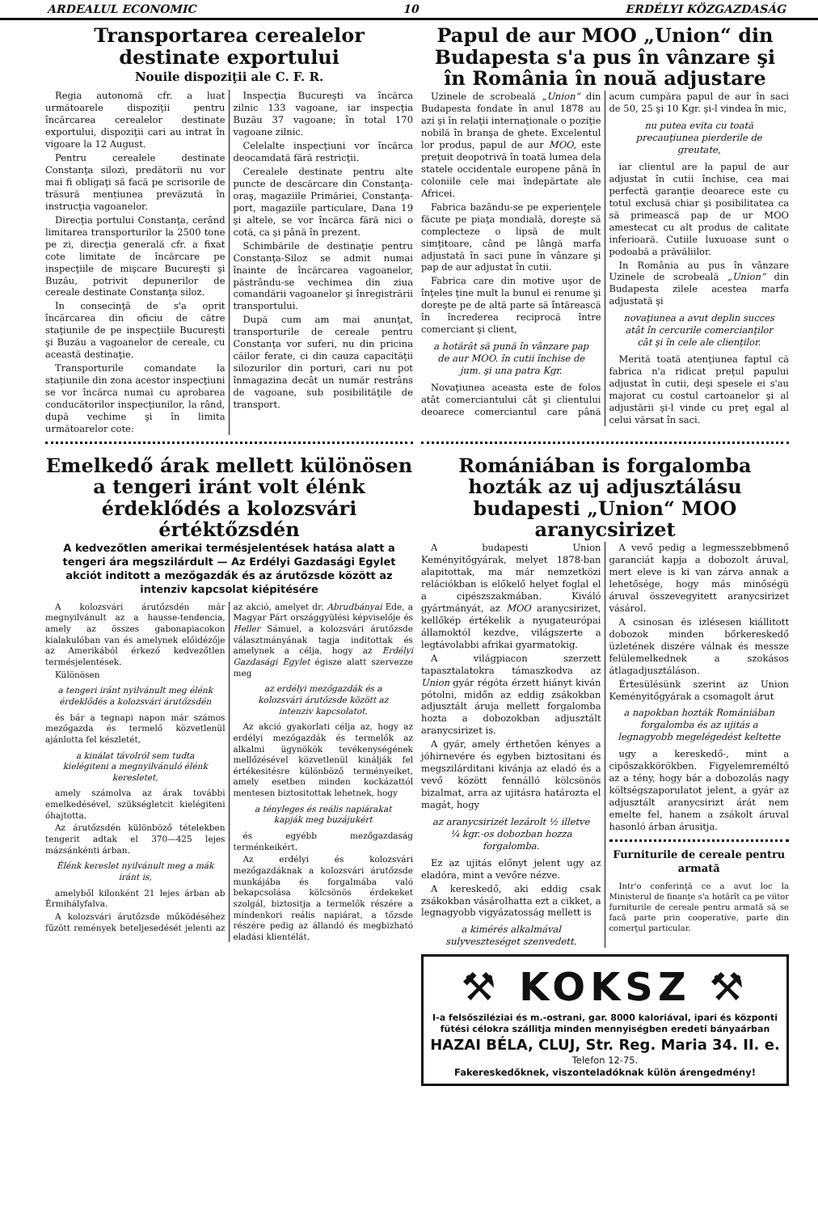ARDEALUL ECONOMIC 10 ERDÉLYI KÖZGAZDASÁG
Transportarea cerealelor destinate exportului
Nouile dispoziţii ale C. F. R.
Regia autonomă cfr. a luat următoarele dispoziţii pentru încărcarea cerealelor destinate exportului, dispoziţii cari au intrat în vigoare la 12 August.
Pentru cerealele destinate Constanţa silozi, predătorii nu vor mai fi obligaţi să facă pe scrisorile de trăsură mențiunea prevăzută în instrucţia vagoanelor.
Direcţia portului Constanţa, cerând limitarea transporturilor la 2500 tone pe zi, direcţia generală cfr. a fixat cote limitate de încărcare pe inspecţiile de mişcare Bucureşti şi Buzău, potrivit depunerilor de cereale destinate Constanţa siloz.
In consecinţă de s'a oprit încărcarea din oficiu de către staţiunile de pe inspecţiile Bucureşti şi Buzău a vagoanelor de cereale, cu această destinaţie.
Transporturile comandate la staţiunile din zona acestor inspecţiuni se vor încărca numai cu aprobarea conducătorilor inspecţiunilor, la rând, după vechime şi în limita următoarelor cote:
Inspecţia Bucureşti va încărca zilnic 133 vagoane, iar inspecţia Buzău 37 vagoane; în total 170 vagoane zilnic.
Celelalte inspecţiuni vor încărca deocamdată fără restricţii.
Cerealele destinate pentru alte puncte de descărcare din Constanţa-oraş, magaziile Primăriei, Constanţa-port, magaziile particulare, Dana 19 şi altele, se vor încărca fără nici o cotă, ca şi până în prezent.
Schimbările de destinaţie pentru Constanţa-Siloz se admit numai înainte de încărcarea vagoanelor, păstrându-se vechimea din ziua comandării vagoanelor şi înregistrării transportului.
După cum am mai anunţat, transporturile de cereale pentru Constanţa vor suferi, nu din pricina căilor ferate, ci din cauza capacităţii silozurilor din porturi, cari nu pot înmagazina decât un număr restrâns de vagoane, sub posibilităţile de transport.
Papul de aur MOO „Union“ din Budapesta s'a pus în vânzare şi în România în nouă adjustare
Uzinele de scrobeală „Union“ din Budapesta fondate în anul 1878 au azi şi în relaţii internaţionale o poziţie nobilă în branşa de ghete. Excelentul lor produs, papul de aur MOO, este preţuit deopotrivă în toată lumea dela statele occidentale europene până în coloniile cele mai îndepărtate ale Africei.
Fabrica bazându-se pe experienţele făcute pe piaţa mondială, doreşte să complecteze o lipsă de mult simţitoare, când pe lângă marfa adjustată în saci pune în vânzare şi pap de aur adjustat în cutii.
Fabrica care din motive uşor de înţeles ţine mult la bunul ei renume şi doreşte pe de altă parte să întărească în încrederea reciprocă între comerciant şi client,
a hotărât să pună în vânzare pap de aur MOO. în cutii închise de jum. şi una patra Kgr.
Novaţiunea aceasta este de folos atât comerciantului cât şi clientului deoarece comerciantul care până acum cumpăra papul de aur în saci de 50, 25 şi 10 Kgr. şi-l vindea în mic,
nu putea evita cu toată precauţiunea pierderile de greutate,
iar clientul are la papul de aur adjustat în cutii închise, cea mai perfectă garanţie deoarece este cu totul exclusă chiar şi posibilitatea ca să primească pap de ur MOO amestecat cu alt produs de calitate inferioară. Cutiile luxuoase sunt o podoabă a prăvăliilor.
In România au pus în vânzare Uzinele de scrobeală „Union“ din Budapesta zilele acestea marfa adjustată şi
novaţiunea a avut deplin succes atât în cercurile comercianţilor cât şi în cele ale clienţilor.
Merită toată atenţiunea faptul că fabrica n'a ridicat preţul papului adjustat în cutii, deşi spesele ei s'au majorat cu costul cartoanelor şi al adjustării şi-l vinde cu preţ egal al celui vărsat în saci.
Emelkedő árak mellett különösen a tengeri iránt volt élénk érdeklődés a kolozsvári értéktőzsdén
A kedvezőtlen amerikai termésjelentések hatása alatt a tengeri ára megszilárdult — Az Erdélyi Gazdasági Egylet akciót inditott a mezőgazdák és az árutőzsde között az intenziv kapcsolat kiépitésére
A kolozsvári árutőzsdén már megnyilvánult az a hausse-tendencia, amely az összes gabonapiacokon kialakulóban van és amelynek előidézője az Amerikából érkező kedvezőtlen termésjelentések.
Különösen
a tengeri iránt nyilvánult meg élénk érdeklődés a kolozsvári árutőzsdén
és bár a tegnapi napon már számos mezőgazda és termelő közvetlenül ajánlotta fel készletét,
a kinálat távolról sem tudta kielégiteni a megnyilvánuló élénk keresletet,
amely számolva az árak további emelkedésével, szükségletcit kielégiteni óhajtotta.
Az árutőzsdén különböző tételekben tengerit adtak el 370—425 lejes mázsánkénti árban.
Élénk kereslet nyilvánult meg a mák iránt is,
amelyből kilonként 21 lejes árban ab Érmihályfalva.
A kolozsvári árutőzsde működéséhez fűzött remények beteljesedését jelenti az az akció, amelyet dr. Abrudbányai Ede, a Magyar Párt országgyülési képviselője és Heller Sámuel, a kolozsvári árutőzsde választmányának tagja inditottak és amelynek a célja, hogy az Erdélyi Gazdasági Egylet égisze alatt szervezze meg
az erdélyi mezőgazdák és a kolozsvári árutőzsde között az intenziv kapcsolatot.
Az akció gyakorlati célja az, hogy az erdélyi mezőgazdák és termelők az alkalmi ügynökök tevékenységének mellőzésével közvetlenül kinálják fel értékesitésre különböző terményeiket, amely esetben minden kockázattól mentesen biztositottak lehetnek, hogy
a tényleges és reális napiárakat kapják meg buzájukért
és egyébb mezőgazdaság terménkeikért.
Az erdélyi és kolozsvári mezőgazdáknak a kolozsvári árutőzsde munkájába és forgalmába való bekapcsolása kölcsönös érdekeket szolgál, biztositja a termelők részére a mindenkori reális napiárat, a tőzsde részére pedig az állandó és megbizható eladási klientélát.
Romániában is forgalomba hozták az uj adjusztálásu budapesti „Union“ MOO aranycsirizet
A budapesti Union Keményitőgyárak, melyet 1878-ban alapitottak, ma már nemzetközi relációkban is előkelő helyet foglal el a cipészszakmában. Kiváló gyártmányát, az MOO aranycsirizet, kellőkép értékelik a nyugateurópai államoktól kezdve, világszerte a legtávolabbi afrikai gyarmatokig.
A világpiacon szerzett tapasztalatokra támaszkodva az Union gyár régóta érzett hiányt kiván pótolni, midőn az eddig zsákokban adjusztált áruja mellett forgalomba hozta a dobozokban adjusztált aranycsirizet is.
A gyár, amely érthetően kényes a jóhirnevére és egyben biztositani és megszilárditani kivánja az eladó és a vevő között fennálló kölcsönös bizalmat, arra az ujitásra határozta el magát, hogy
az aranycsirizét lezárolt ½ illetve ¼ kgr.-os dobozban hozza forgalomba.
Ez az ujitás előnyt jelent ugy az eladóra, mint a vevőre nézve.
A kereskedő, aki eddig csak zsákokban vásárolhatta ezt a cikket, a legnagyobb vigyázatosság mellett is
a kimérés alkalmával sulyveszteséget szenvedett.
A vevő pedig a legmesszebbmenő garanciát kapja a dobozolt áruval, mert eleve is ki van zárva annak a lehetősége, hogy más minőségü áruval összevegyitett aranycsirizet vásárol.
A csinosan és izlésesen kiállitott dobozok minden bőrkereskedő üzletének diszére válnak és messze felülemelkednek a szokásos átlagadjusztáláson.
Értesülésünk szerint az Union Keményitőgyárak a csomagolt árut
a napokban hozták Romániában forgalomba és az ujitás a legnagyobb megelégedést keltette
ugy a kereskedő-, mint a cipőszakkörökben. Figyelemreméltó az a tény, hogy bár a dobozolás nagy költségszaporulatot jelent, a gyár az adjusztált aranycsirizt árát nem emelte fel, hanem a zsákolt áruval hasonló árban árusitja.
Furniturile de cereale pentru armată
Intr'o conferinţă ce a avut loc la Ministerul de finanţe s'a hotărît ca pe viitor furniturile de cereale pentru armată să se facă parte prin cooperative, parte din comerţul particular.
⚒ KOKSZ ⚒
I-a felsősziléziai és m.-ostrani, gar. 8000 kaloriával, ipari és központi fütési célokra szállitja minden mennyiségben eredeti bányaárban
HAZAI BÉLA, CLUJ, Str. Reg. Maria 34. II. e.
Telefon 12-75.
Fakereskedőknek, viszonteladóknak külön árengedmény!